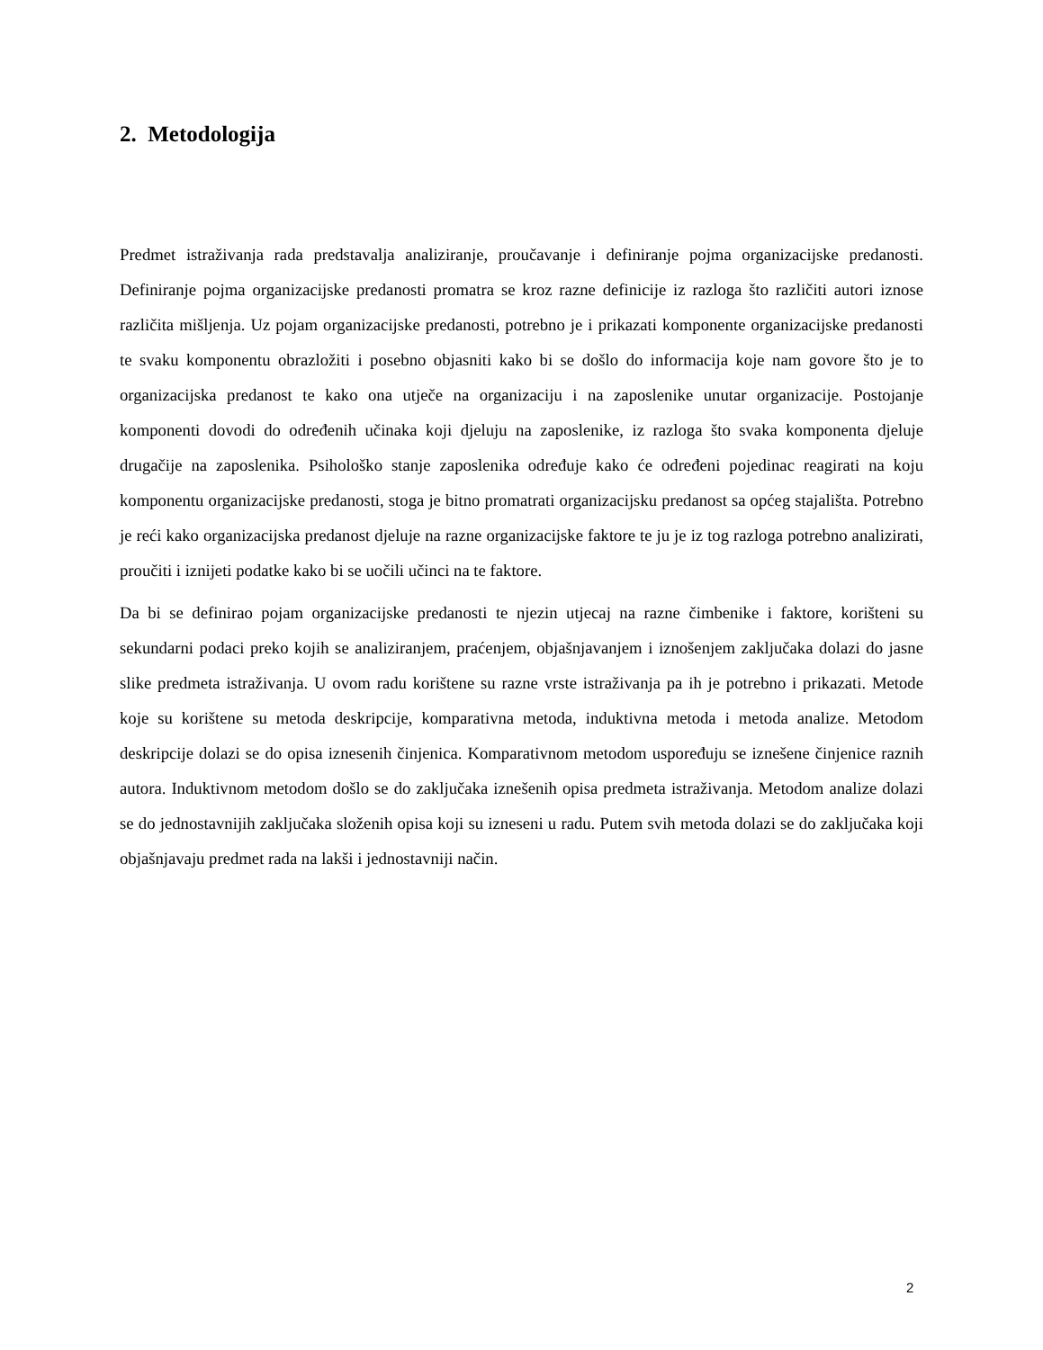2. Metodologija
Predmet istraživanja rada predstavalja analiziranje, proučavanje i definiranje pojma organizacijske predanosti. Definiranje pojma organizacijske predanosti promatra se kroz razne definicije iz razloga što različiti autori iznose različita mišljenja. Uz pojam organizacijske predanosti, potrebno je i prikazati komponente organizacijske predanosti te svaku komponentu obrazložiti i posebno objasniti kako bi se došlo do informacija koje nam govore što je to organizacijska predanost te kako ona utječe na organizaciju i na zaposlenike unutar organizacije. Postojanje komponenti dovodi do određenih učinaka koji djeluju na zaposlenike, iz razloga što svaka komponenta djeluje drugačije na zaposlenika. Psihološko stanje zaposlenika određuje kako će određeni pojedinac reagirati na koju komponentu organizacijske predanosti, stoga je bitno promatrati organizacijsku predanost sa općeg stajališta. Potrebno je reći kako organizacijska predanost djeluje na razne organizacijske faktore te ju je iz tog razloga potrebno analizirati, proučiti i iznijeti podatke kako bi se uočili učinci na te faktore.
Da bi se definirao pojam organizacijske predanosti te njezin utjecaj na razne čimbenike i faktore, korišteni su sekundarni podaci preko kojih se analiziranjem, praćenjem, objašnjavanjem i iznošenjem zaključaka dolazi do jasne slike predmeta istraživanja. U ovom radu korištene su razne vrste istraživanja pa ih je potrebno i prikazati. Metode koje su korištene su metoda deskripcije, komparativna metoda, induktivna metoda i metoda analize. Metodom deskripcije dolazi se do opisa iznesenih činjenica. Komparativnom metodom uspoređuju se iznešene činjenice raznih autora. Induktivnom metodom došlo se do zaključaka iznešenih opisa predmeta istraživanja. Metodom analize dolazi se do jednostavnijih zaključaka složenih opisa koji su izneseni u radu. Putem svih metoda dolazi se do zaključaka koji objašnjavaju predmet rada na lakši i jednostavniji način.
2